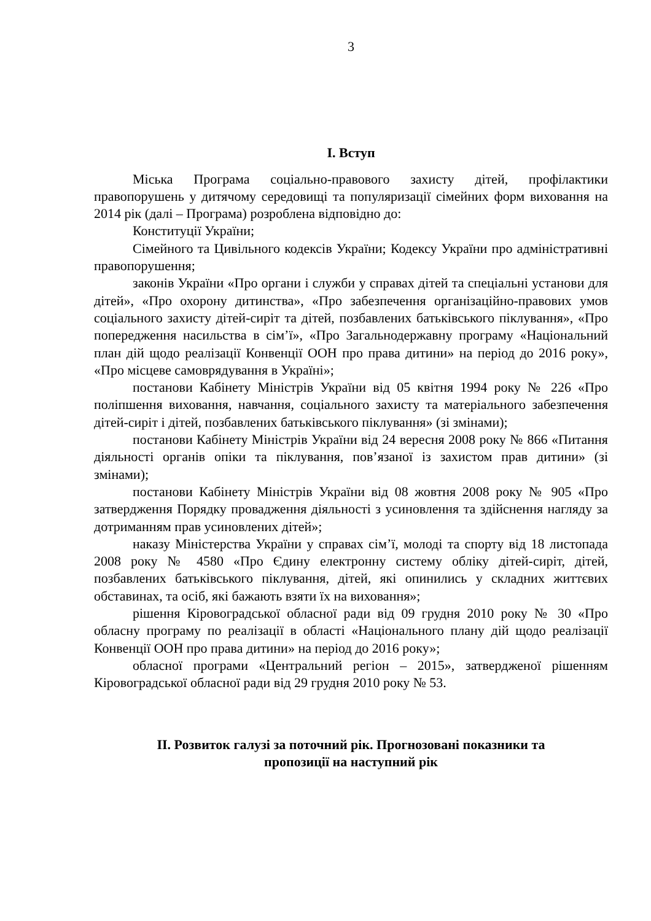3
I. Вступ
Міська Програма соціально-правового захисту дітей, профілактики правопорушень у дитячому середовищі та популяризації сімейних форм виховання на 2014 рік (далі – Програма) розроблена відповідно до:
Конституції України;
Сімейного та Цивільного кодексів України; Кодексу України про адміністративні правопорушення;
законів України «Про органи і служби у справах дітей та спеціальні установи для дітей», «Про охорону дитинства», «Про забезпечення організаційно-правових умов соціального захисту дітей-сиріт та дітей, позбавлених батьківського піклування», «Про попередження насильства в сім’ї», «Про Загальнодержавну програму «Національний план дій щодо реалізації Конвенції ООН про права дитини» на період до 2016 року», «Про місцеве самоврядування в Україні»;
постанови Кабінету Міністрів України від 05 квітня 1994 року № 226 «Про поліпшення виховання, навчання, соціального захисту та матеріального забезпечення дітей-сиріт і дітей, позбавлених батьківського піклування» (зі змінами);
постанови Кабінету Міністрів України від 24 вересня 2008 року № 866 «Питання діяльності органів опіки та піклування, пов’язаної із захистом прав дитини» (зі змінами);
постанови Кабінету Міністрів України від 08 жовтня 2008 року № 905 «Про затвердження Порядку провадження діяльності з усиновлення та здійснення нагляду за дотриманням прав усиновлених дітей»;
наказу Міністерства України у справах сім’ї, молоді та спорту від 18 листопада 2008 року № 4580 «Про Єдину електронну систему обліку дітей-сиріт, дітей, позбавлених батьківського піклування, дітей, які опинились у складних життєвих обставинах, та осіб, які бажають взяти їх на виховання»;
рішення Кіровоградської обласної ради від 09 грудня 2010 року № 30 «Про обласну програму по реалізації в області «Національного плану дій щодо реалізації Конвенції ООН про права дитини» на період до 2016 року»;
обласної програми «Центральний регіон – 2015», затвердженої рішенням Кіровоградської обласної ради від 29 грудня 2010 року № 53.
II. Розвиток галузі за поточний рік. Прогнозовані показники та
пропозиції на наступний рік